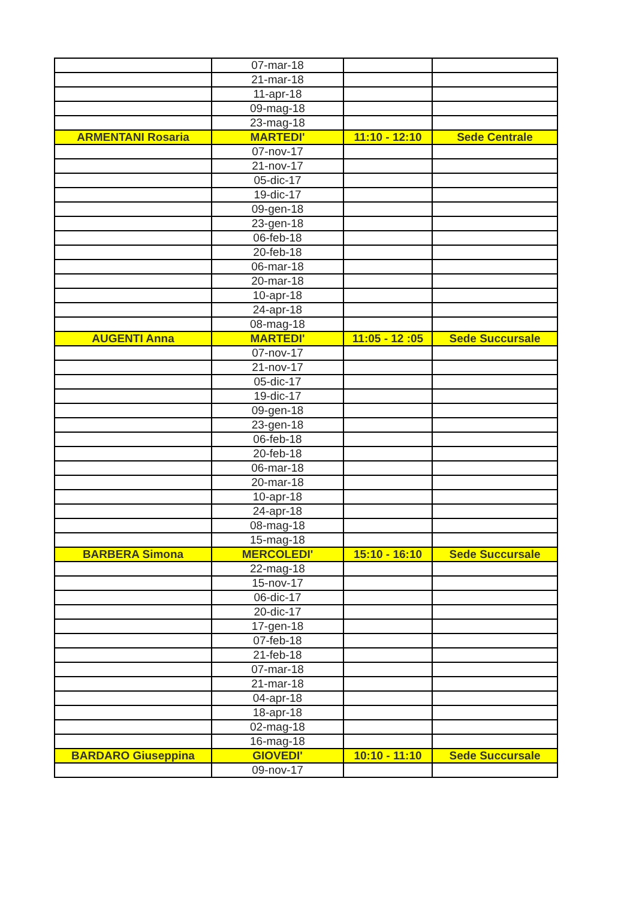| | 07-mar-18 | | |
| | 21-mar-18 | | |
| | 11-apr-18 | | |
| | 09-mag-18 | | |
| | 23-mag-18 | | |
| ARMENTANI Rosaria | MARTEDI' | 11:10 - 12:10 | Sede Centrale |
| | 07-nov-17 | | |
| | 21-nov-17 | | |
| | 05-dic-17 | | |
| | 19-dic-17 | | |
| | 09-gen-18 | | |
| | 23-gen-18 | | |
| | 06-feb-18 | | |
| | 20-feb-18 | | |
| | 06-mar-18 | | |
| | 20-mar-18 | | |
| | 10-apr-18 | | |
| | 24-apr-18 | | |
| | 08-mag-18 | | |
| AUGENTI Anna | MARTEDI' | 11:05 - 12 :05 | Sede Succursale |
| | 07-nov-17 | | |
| | 21-nov-17 | | |
| | 05-dic-17 | | |
| | 19-dic-17 | | |
| | 09-gen-18 | | |
| | 23-gen-18 | | |
| | 06-feb-18 | | |
| | 20-feb-18 | | |
| | 06-mar-18 | | |
| | 20-mar-18 | | |
| | 10-apr-18 | | |
| | 24-apr-18 | | |
| | 08-mag-18 | | |
| | 15-mag-18 | | |
| BARBERA Simona | MERCOLEDI' | 15:10 - 16:10 | Sede Succursale |
| | 22-mag-18 | | |
| | 15-nov-17 | | |
| | 06-dic-17 | | |
| | 20-dic-17 | | |
| | 17-gen-18 | | |
| | 07-feb-18 | | |
| | 21-feb-18 | | |
| | 07-mar-18 | | |
| | 21-mar-18 | | |
| | 04-apr-18 | | |
| | 18-apr-18 | | |
| | 02-mag-18 | | |
| | 16-mag-18 | | |
| BARDARO Giuseppina | GIOVEDI' | 10:10 - 11:10 | Sede Succursale |
| | 09-nov-17 | | |